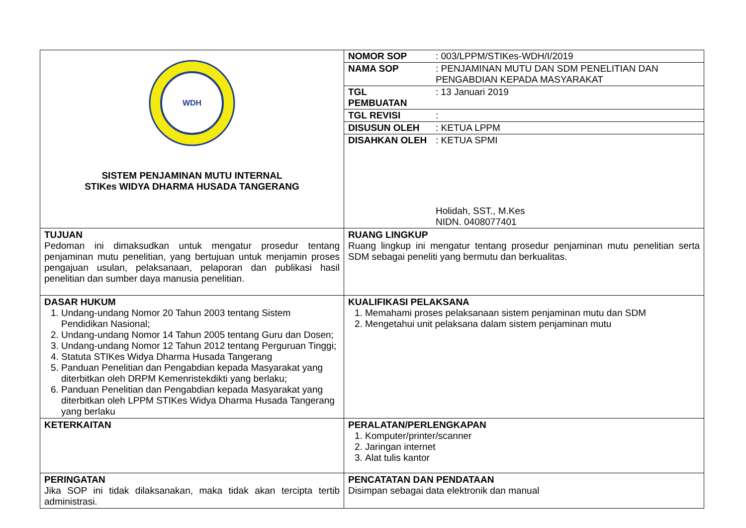| WDH SISTEM PENJAMINAN MUTU INTERNAL STIKes WIDYA DHARMA HUSADA TANGERANG | / NOMOR SOP / : 003/LPPM/STIKes-WDH/I/2019 / / NAMA SOP / : PENJAMINAN MUTU DAN SDM PENELITIAN DAN PENGABDIAN KEPADA MASYARAKAT / / TGL PEMBUATAN / : 13 Januari 2019 / / TGL REVISI / : / / DISUSUN OLEH / : KETUA LPPM / / DISAHKAN OLEH / : KETUA SPMI Holidah, SST., M.Kes NIDN. 0408077401 / |
| TUJUAN Pedoman ini dimaksudkan untuk mengatur prosedur tentang penjaminan mutu penelitian, yang bertujuan untuk menjamin proses pengajuan usulan, pelaksanaan, pelaporan dan publikasi hasil penelitian dan sumber daya manusia penelitian. | RUANG LINGKUP Ruang lingkup ini mengatur tentang prosedur penjaminan mutu penelitian serta SDM sebagai peneliti yang bermutu dan berkualitas. |
| DASAR HUKUM 1. Undang-undang Nomor 20 Tahun 2003 tentang Sistem Pendidikan Nasional; 2. Undang-undang Nomor 14 Tahun 2005 tentang Guru dan Dosen; 3. Undang-undang Nomor 12 Tahun 2012 tentang Perguruan Tinggi; 4. Statuta STIKes Widya Dharma Husada Tangerang 5. Panduan Penelitian dan Pengabdian kepada Masyarakat yang diterbitkan oleh DRPM Kemenristekdikti yang berlaku; 6. Panduan Penelitian dan Pengabdian kepada Masyarakat yang diterbitkan oleh LPPM STIKes Widya Dharma Husada Tangerang yang berlaku | KUALIFIKASI PELAKSANA 1. Memahami proses pelaksanaan sistem penjaminan mutu dan SDM 2. Mengetahui unit pelaksana dalam sistem penjaminan mutu |
| KETERKAITAN | PERALATAN/PERLENGKAPAN 1. Komputer/printer/scanner 2. Jaringan internet 3. Alat tulis kantor |
| PERINGATAN Jika SOP ini tidak dilaksanakan, maka tidak akan tercipta tertib administrasi. | PENCATATAN DAN PENDATAAN Disimpan sebagai data elektronik dan manual |